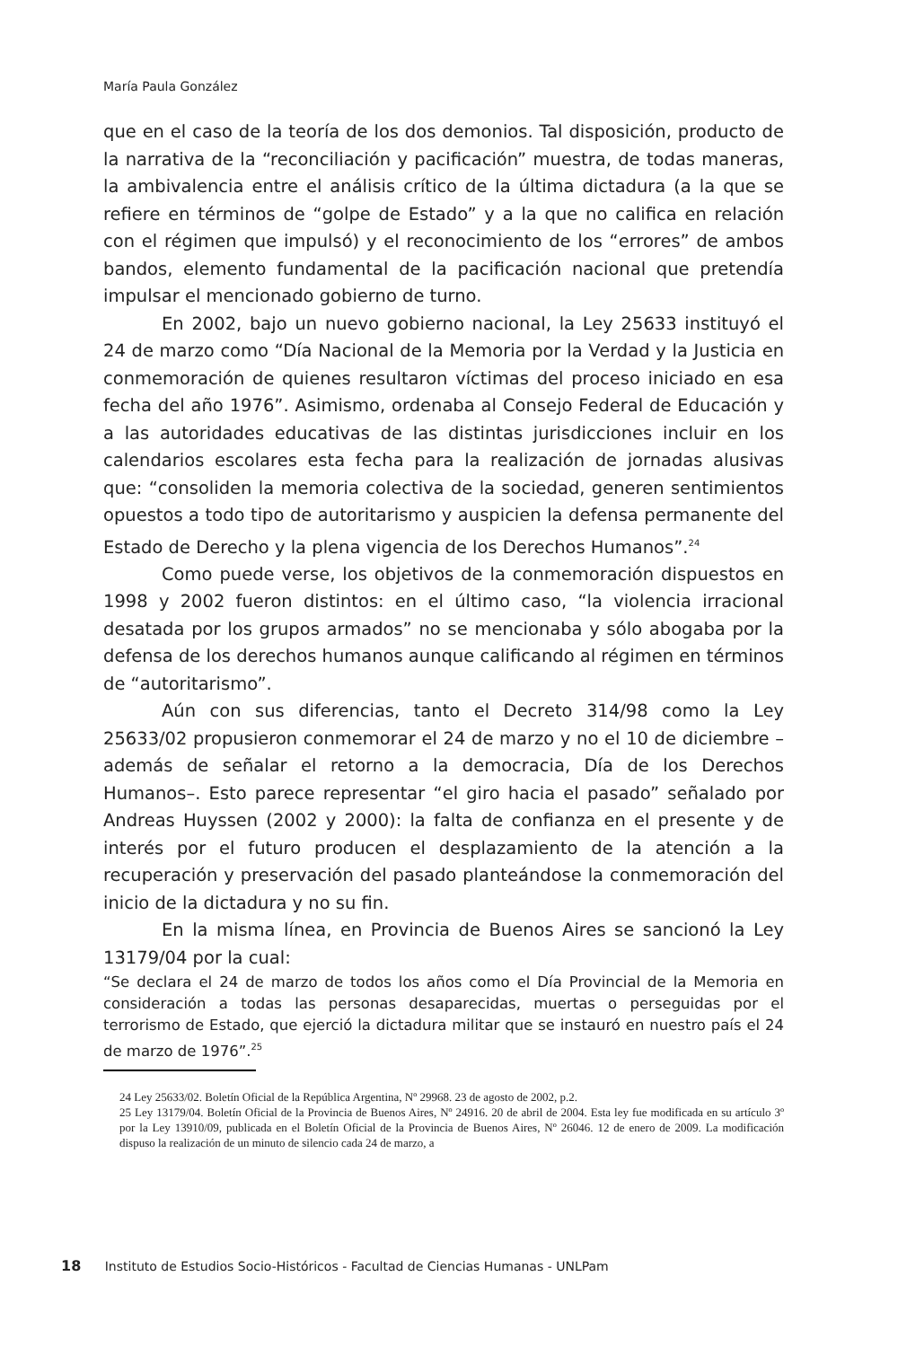María Paula González
que en el caso de la teoría de los dos demonios. Tal disposición, producto de la narrativa de la “reconciliación y pacificación” muestra, de todas maneras, la ambivalencia entre el análisis crítico de la última dictadura (a la que se refiere en términos de “golpe de Estado” y a la que no califica en relación con el régimen que impulsó) y el reconocimiento de los “errores” de ambos bandos, elemento fundamental de la pacificación nacional que pretendía impulsar el mencionado gobierno de turno.
En 2002, bajo un nuevo gobierno nacional, la Ley 25633 instituyó el 24 de marzo como “Día Nacional de la Memoria por la Verdad y la Justicia en conmemoración de quienes resultaron víctimas del proceso iniciado en esa fecha del año 1976”. Asimismo, ordenaba al Consejo Federal de Educación y a las autoridades educativas de las distintas jurisdicciones incluir en los calendarios escolares esta fecha para la realización de jornadas alusivas que: “consoliden la memoria colectiva de la sociedad, generen sentimientos opuestos a todo tipo de autoritarismo y auspicien la defensa permanente del Estado de Derecho y la plena vigencia de los Derechos Humanos”.<sup>24</sup>
Como puede verse, los objetivos de la conmemoración dispuestos en 1998 y 2002 fueron distintos: en el último caso, “la violencia irracional desatada por los grupos armados” no se mencionaba y sólo abogaba por la defensa de los derechos humanos aunque calificando al régimen en términos de “autoritarismo”.
Aún con sus diferencias, tanto el Decreto 314/98 como la Ley 25633/02 propusieron conmemorar el 24 de marzo y no el 10 de diciembre –además de señalar el retorno a la democracia, Día de los Derechos Humanos–. Esto parece representar “el giro hacia el pasado” señalado por Andreas Huyssen (2002 y 2000): la falta de confianza en el presente y de interés por el futuro producen el desplazamiento de la atención a la recuperación y preservación del pasado planteándose la conmemoración del inicio de la dictadura y no su fin.
En la misma línea, en Provincia de Buenos Aires se sancionó la Ley 13179/04 por la cual:
“Se declara el 24 de marzo de todos los años como el Día Provincial de la Memoria en consideración a todas las personas desaparecidas, muertas o perseguidas por el terrorismo de Estado, que ejerció la dictadura militar que se instauró en nuestro país el 24 de marzo de 1976”.<sup>25</sup>
24 Ley 25633/02. Boletín Oficial de la República Argentina, Nº 29968. 23 de agosto de 2002, p.2.
25 Ley 13179/04. Boletín Oficial de la Provincia de Buenos Aires, Nº 24916. 20 de abril de 2004. Esta ley fue modificada en su artículo 3º por la Ley 13910/09, publicada en el Boletín Oficial de la Provincia de Buenos Aires, Nº 26046. 12 de enero de 2009. La modificación dispuso la realización de un minuto de silencio cada 24 de marzo, a
18 Instituto de Estudios Socio-Históricos - Facultad de Ciencias Humanas - UNLPam